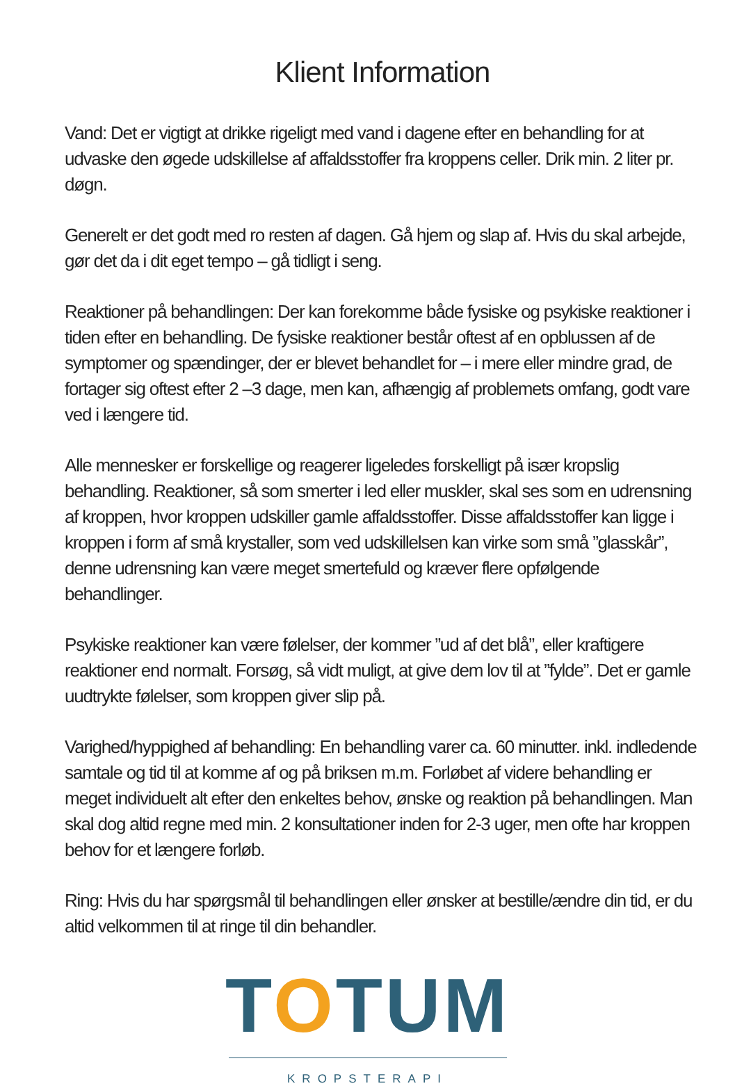Klient Information
Vand: Det er vigtigt at drikke rigeligt med vand i dagene efter en behandling for at udvaske den øgede udskillelse af affaldsstoffer fra kroppens celler. Drik min. 2 liter pr. døgn.
Generelt er det godt med ro resten af dagen. Gå hjem og slap af. Hvis du skal arbejde, gør det da i dit eget tempo – gå tidligt i seng.
Reaktioner på behandlingen: Der kan forekomme både fysiske og psykiske reaktioner i tiden efter en behandling. De fysiske reaktioner består oftest af en opblussen af de symptomer og spændinger, der er blevet behandlet for – i mere eller mindre grad, de fortager sig oftest efter 2 –3 dage, men kan, afhængig af problemets omfang, godt vare ved i længere tid.
Alle mennesker er forskellige og reagerer ligeledes forskelligt på især kropslig behandling. Reaktioner, så som smerter i led eller muskler, skal ses som en udrensning af kroppen, hvor kroppen udskiller gamle affaldsstoffer. Disse affaldsstoffer kan ligge i kroppen i form af små krystaller, som ved udskillelsen kan virke som små ”glasskår”, denne udrensning kan være meget smertefuld og kræver flere opfølgende behandlinger.
Psykiske reaktioner kan være følelser, der kommer ”ud af det blå”, eller kraftigere reaktioner end normalt. Forsøg, så vidt muligt, at give dem lov til at ”fylde”. Det er gamle uudtrykte følelser, som kroppen giver slip på.
Varighed/hyppighed af behandling: En behandling varer ca. 60 minutter. inkl. indledende samtale og tid til at komme af og på briksen m.m. Forløbet af videre behandling er meget individuelt alt efter den enkeltes behov, ønske og reaktion på behandlingen. Man skal dog altid regne med min. 2 konsultationer inden for 2-3 uger, men ofte har kroppen behov for et længere forløb.
Ring: Hvis du har spørgsmål til behandlingen eller ønsker at bestille/ændre din tid, er du altid velkommen til at ringe til din behandler.
TOTUM
KROPSTERAPI